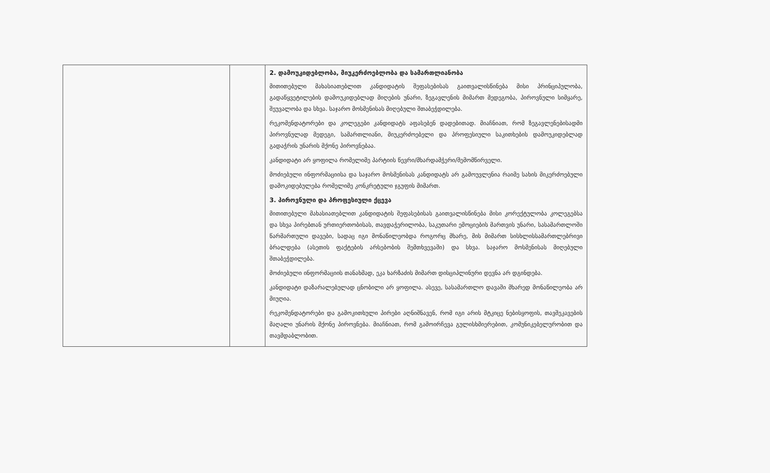| | | 2. დამოუკიდებლობა, მიუკერძოებლობა და სამართლიანობა მითითებული მახასიათებლით კანდიდატის შეფასებისას გაითვალისწინება მისი პრინციპულობა, გადაწყვეტილების დამოუკიდებლად მიღების უნარი, ზეგავლენის მიმართ მედეგობა, პიროვნული სიმყარე, შეუვალობა და სხვა. საჯარო მოსმენისას მიღებული შთაბეჭდილება. რეკომენდატორები და კოლეგები კანდიდატს აფასებენ დადებითად. მიაჩნიათ, რომ ზეგავლენებისადმი პიროვნულად მედეგი, სამართლიანი, მიუკერძოებელი და პროფესიული საკითხების დამოუკიდებლად გადაჭრის უნარის მქონე პიროვნებაა. კანდიდატი არ ყოფილა რომელიმე პარტიის წევრი/მხარდამჭერი/შემომწირველი. მოძიებული ინფორმაციისა და საჯარო მოსმენისას კანდიდატს არ გამოუვლენია რაიმე სახის მიკერძოებული დამოკიდებულება რომელიმე კონკრეტული ჯგუფის მიმართ. 3. პიროვნული და პროფესიული ქცევა მითითებული მახასიათებლით კანდიდატის შეფასებისას გაითვალისწინება მისი კორექტულობა კოლეგებსა და სხვა პირებთან ურთიერთობისას, თავდაჭერილობა, საკუთარი ემოციების მართვის უნარი, სასამართლოში წარმართული დავები, სადაც იგი მონაწილეობდა როგორც მხარე, მის მიმართ სისხლისსამართლებრივი ბრალდება (ასეთის ფაქტების არსებობის შემთხვევაში) და სხვა. საჯარო მოსმენისას მიღებული შთაბეჭდილება. მოძიებული ინფორმაციის თანახმად, ეკა ხარზაძის მიმართ დისციპლინური დევნა არ დგინდება. კანდიდატი დაზარალებულად ცნობილი არ ყოფილა. ასევე, სასამართლო დავაში მხარედ მონაწილეობა არ მიუღია. რეკომენდატორები და გამოკითხული პირები აღნიშნავენ, რომ იგი არის მტკიცე ნებისყოფის, თავშეკავების მაღალი უნარის მქონე პიროვნება. მიაჩნიათ, რომ გამოირჩევა გულისხმიერებით, კომუნიკებელურობით და თავმდაბლობით. |